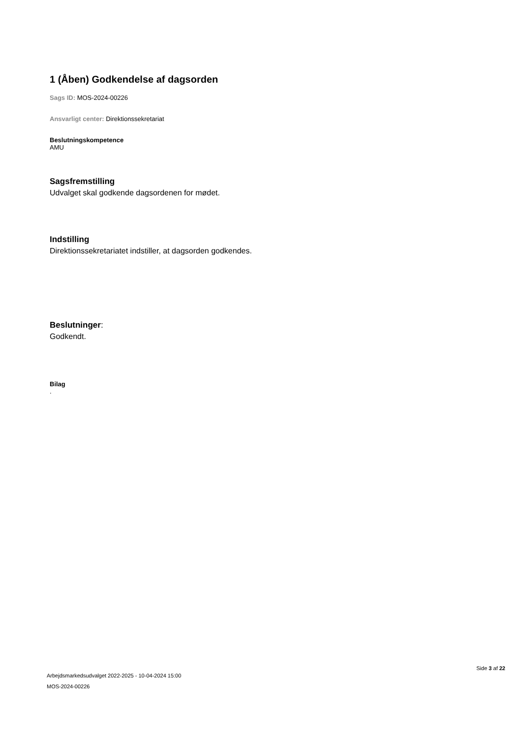1 (Åben) Godkendelse af dagsorden
Sags ID: MOS-2024-00226
Ansvarligt center: Direktionssekretariat
Beslutningskompetence
AMU
Sagsfremstilling
Udvalget skal godkende dagsordenen for mødet.
Indstilling
Direktionssekretariatet indstiller, at dagsorden godkendes.
Beslutninger:
Godkendt.
Bilag
.
Arbejdsmarkedsudvalget 2022-2025 - 10-04-2024 15:00
MOS-2024-00226
Side 3 af 22